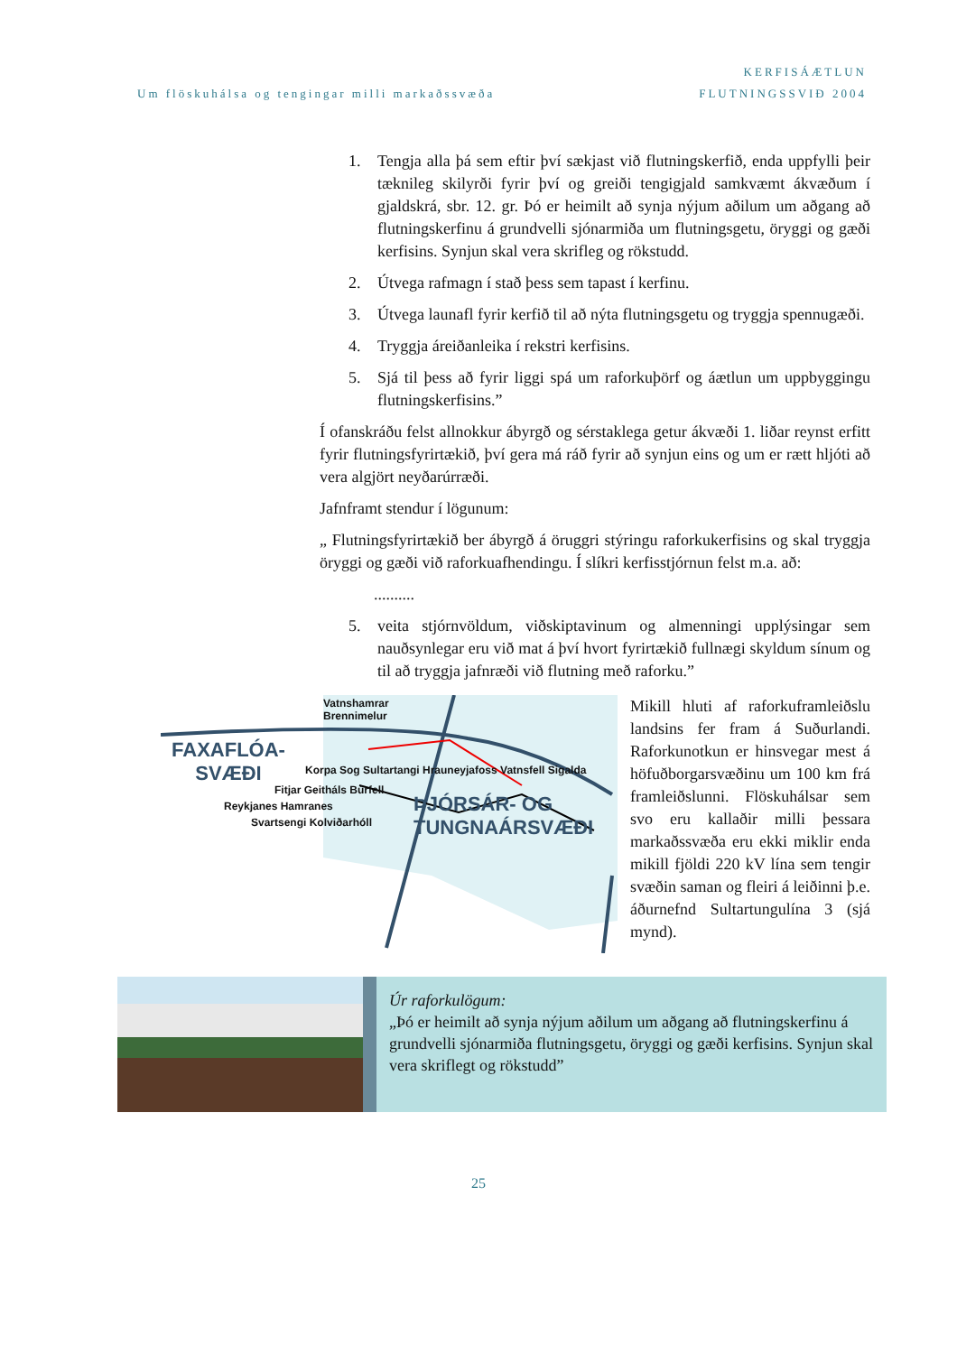Um flöskuhálsa og tengingar milli markaðssvæða
KERFISÁÆTLUN
FLUTNINGSSVIÐ 2004
1. Tengja alla þá sem eftir því sækjast við flutningskerfið, enda uppfylli þeir tæknileg skilyrði fyrir því og greiði tengigjald samkvæmt ákvæðum í gjaldskrá, sbr. 12. gr. Þó er heimilt að synja nýjum aðilum um aðgang að flutningskerfinu á grundvelli sjónarmiða um flutningsgetu, öryggi og gæði kerfisins. Synjun skal vera skrifleg og rökstudd.
2. Útvega rafmagn í stað þess sem tapast í kerfinu.
3. Útvega launafl fyrir kerfið til að nýta flutningsgetu og tryggja spennugæði.
4. Tryggja áreiðanleika í rekstri kerfisins.
5. Sjá til þess að fyrir liggi spá um raforkuþörf og áætlun um uppbyggingu flutningskerfisins.”
Í ofanskráðu felst allnokkur ábyrgð og sérstaklega getur ákvæði 1. liðar reynst erfitt fyrir flutningsfyrirtækið, því gera má ráð fyrir að synjun eins og um er rætt hljóti að vera algjört neyðarúrræði.
Jafnframt stendur í lögunum:
„ Flutningsfyrirtækið ber ábyrgð á öruggri stýringu raforkukerfisins og skal tryggja öryggi og gæði við raforkuafhendingu. Í slíkri kerfisstjórnun felst m.a. að:
..........
5. veita stjórnvöldum, viðskiptavinum og almenningi upplýsingar sem nauðsynlegar eru við mat á því hvort fyrirtækið fullnægi skyldum sínum og til að tryggja jafnræði við flutning með raforku.”
Vatnshamrar
Brennimelur
FAXAFLÓA-
SVÆÐI
Korpa Sog Sultartangi Hrauneyjafoss Vatnsfell Sigalda
Fitjar Geitháls Búrfell
Reykjanes Hamranes
Svartsengi Kolviðarhóll
ÞJÓRSÁR- OG
TUNGNAÁRSVÆÐI
Mikill hluti af raforkuframleiðslu landsins fer fram á Suðurlandi. Raforkunotkun er hinsvegar mest á höfuðborgarsvæðinu um 100 km frá framleiðslunni. Flöskuhálsar sem svo eru kallaðir milli þessara markaðssvæða eru ekki miklir enda mikill fjöldi 220 kV lína sem tengir svæðin saman og fleiri á leiðinni þ.e. áðurnefnd Sultartungulína 3 (sjá mynd).
Úr raforkulögum:
„Þó er heimilt að synja nýjum aðilum um aðgang að flutningskerfinu á grundvelli sjónarmiða flutningsgetu, öryggi og gæði kerfisins. Synjun skal vera skriflegt og rökstudd”
25